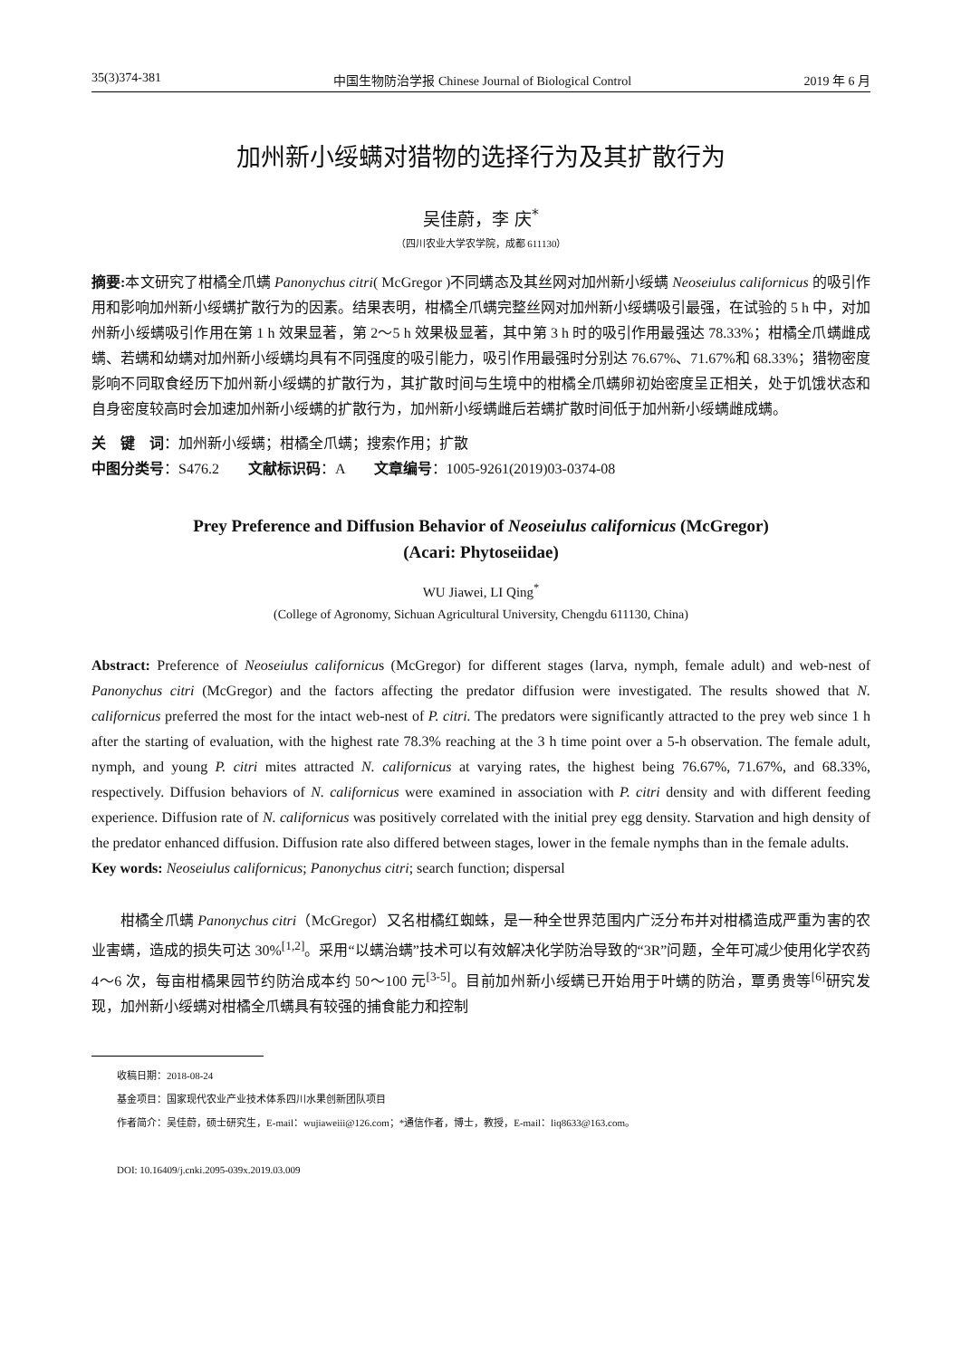35(3)374-381 中国生物防治学报 Chinese Journal of Biological Control 2019 年 6 月
加州新小绥螨对猎物的选择行为及其扩散行为
吴佳蔚，李 庆<sup>*</sup>
（四川农业大学农学院，成都 611130）
摘要: 本文研究了柑橘全爪螨 Panonychus citri( McGregor )不同螨态及其丝网对加州新小绥螨 Neoseiulus californicus 的吸引作用和影响加州新小绥螨扩散行为的因素。结果表明，柑橘全爪螨完整丝网对加州新小绥螨吸引最强，在试验的 5 h 中，对加州新小绥螨吸引作用在第 1 h 效果显著，第 2～5 h 效果极显著，其中第 3 h 时的吸引作用最强达 78.33%；柑橘全爪螨雌成螨、若螨和幼螨对加州新小绥螨均具有不同强度的吸引能力，吸引作用最强时分别达 76.67%、71.67%和 68.33%；猎物密度影响不同取食经历下加州新小绥螨的扩散行为，其扩散时间与生境中的柑橘全爪螨卵初始密度呈正相关，处于饥饿状态和自身密度较高时会加速加州新小绥螨的扩散行为，加州新小绥螨雌后若螨扩散时间低于加州新小绥螨雌成螨。
关　键　词：加州新小绥螨；柑橘全爪螨；搜索作用；扩散
中图分类号：S476.2　　文献标识码：A　　文章编号：1005-9261(2019)03-0374-08
Prey Preference and Diffusion Behavior of Neoseiulus californicus (McGregor)
(Acari: Phytoseiidae)
WU Jiawei, LI Qing<sup>*</sup>
(College of Agronomy, Sichuan Agricultural University, Chengdu 611130, China)
Abstract: Preference of Neoseiulus californicus (McGregor) for different stages (larva, nymph, female adult) and web-nest of Panonychus citri (McGregor) and the factors affecting the predator diffusion were investigated. The results showed that N. californicus preferred the most for the intact web-nest of P. citri. The predators were significantly attracted to the prey web since 1 h after the starting of evaluation, with the highest rate 78.3% reaching at the 3 h time point over a 5-h observation. The female adult, nymph, and young P. citri mites attracted N. californicus at varying rates, the highest being 76.67%, 71.67%, and 68.33%, respectively. Diffusion behaviors of N. californicus were examined in association with P. citri density and with different feeding experience. Diffusion rate of N. californicus was positively correlated with the initial prey egg density. Starvation and high density of the predator enhanced diffusion. Diffusion rate also differed between stages, lower in the female nymphs than in the female adults.
Key words: Neoseiulus californicus; Panonychus citri; search function; dispersal
柑橘全爪螨 Panonychus citri（McGregor）又名柑橘红蜘蛛，是一种全世界范围内广泛分布并对柑橘造成严重为害的农业害螨，造成的损失可达 30%<sup>[1,2]</sup>。采用“以螨治螨”技术可以有效解决化学防治导致的“3R”问题，全年可减少使用化学农药 4～6 次，每亩柑橘果园节约防治成本约 50～100 元<sup>[3-5]</sup>。目前加州新小绥螨已开始用于叶螨的防治，覃勇贵等<sup>[6]</sup>研究发现，加州新小绥螨对柑橘全爪螨具有较强的捕食能力和控制
收稿日期：2018-08-24
基金项目：国家现代农业产业技术体系四川水果创新团队项目
作者简介：吴佳蔚，硕士研究生，E-mail：wujiaweiii@126.com；*通信作者，博士，教授，E-mail：liq8633@163.com。
DOI: 10.16409/j.cnki.2095-039x.2019.03.009